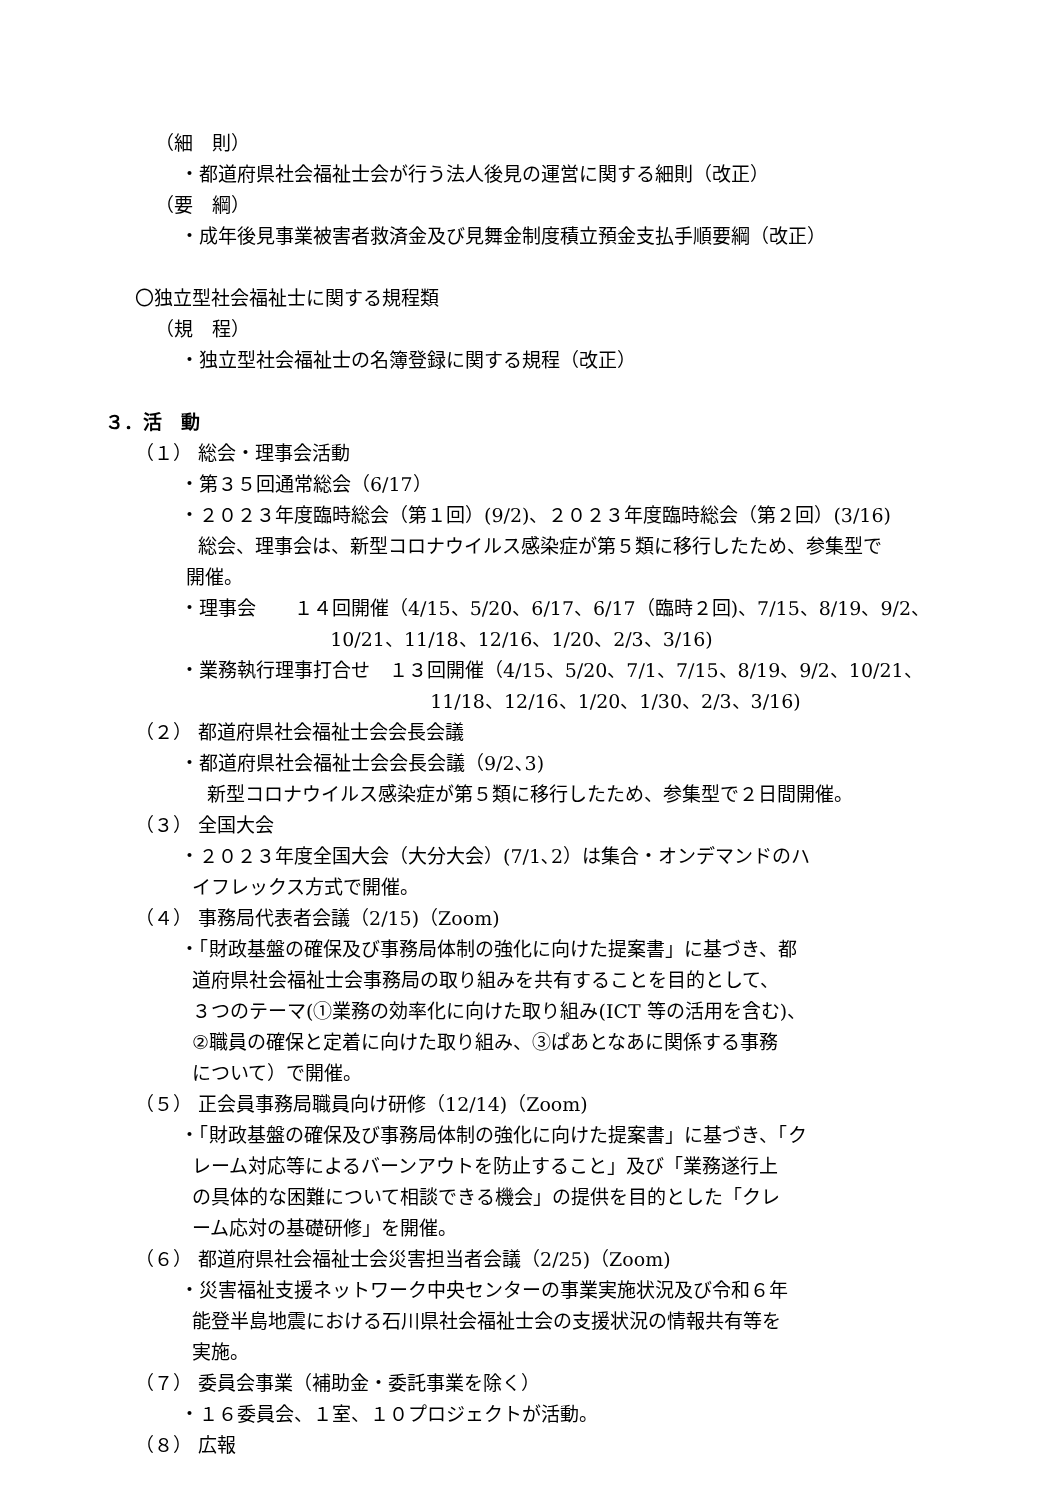（細　則）
・都道府県社会福祉士会が行う法人後見の運営に関する細則（改正）
（要　綱）
・成年後見事業被害者救済金及び見舞金制度積立預金支払手順要綱（改正）
〇独立型社会福祉士に関する規程類
（規　程）
・独立型社会福祉士の名簿登録に関する規程（改正）
３．活　動
（１） 総会・理事会活動
・第３５回通常総会（6/17）
・２０２３年度臨時総会（第１回）(9/2)、２０２３年度臨時総会（第２回）(3/16)
総会、理事会は、新型コロナウイルス感染症が第５類に移行したため、参集型で
開催。
・理事会　　１４回開催（4/15、5/20、6/17、6/17（臨時２回)、7/15、8/19、9/2、
10/21、11/18、12/16、1/20、2/3、3/16)
・業務執行理事打合せ　１３回開催（4/15、5/20、7/1、7/15、8/19、9/2、10/21、
11/18、12/16、1/20、1/30、2/3、3/16)
（２） 都道府県社会福祉士会会長会議
・都道府県社会福祉士会会長会議（9/2､3)
新型コロナウイルス感染症が第５類に移行したため、参集型で２日間開催。
（３） 全国大会
・２０２３年度全国大会（大分大会）(7/1､2）は集合・オンデマンドのハ
イフレックス方式で開催。
（４） 事務局代表者会議（2/15)（Zoom)
・「財政基盤の確保及び事務局体制の強化に向けた提案書」に基づき、都
道府県社会福祉士会事務局の取り組みを共有することを目的として、
３つのテーマ(①業務の効率化に向けた取り組み(ICT 等の活用を含む)、
②職員の確保と定着に向けた取り組み、③ぱあとなあに関係する事務
について）で開催。
（５） 正会員事務局職員向け研修（12/14)（Zoom)
・「財政基盤の確保及び事務局体制の強化に向けた提案書」に基づき、「ク
レーム対応等によるバーンアウトを防止すること」及び「業務遂行上
の具体的な困難について相談できる機会」の提供を目的とした「クレ
ーム応対の基礎研修」を開催。
（６） 都道府県社会福祉士会災害担当者会議（2/25)（Zoom)
・災害福祉支援ネットワーク中央センターの事業実施状況及び令和６年
能登半島地震における石川県社会福祉士会の支援状況の情報共有等を
実施。
（７） 委員会事業（補助金・委託事業を除く）
・１６委員会、１室、１０プロジェクトが活動。
（８） 広報